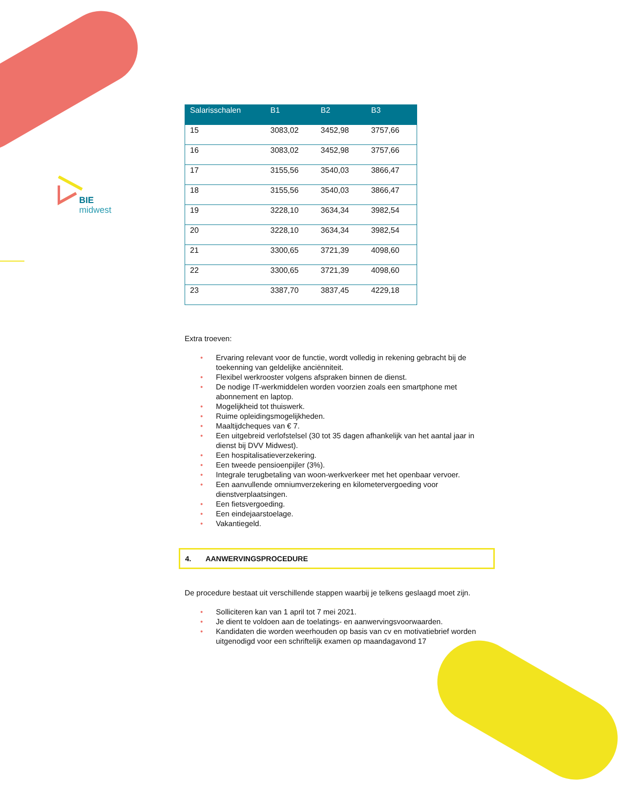BIE
midwest
| Salarisschalen | B1 | B2 | B3 |
| --- | --- | --- | --- |
| 15 | 3083,02 | 3452,98 | 3757,66 |
| 16 | 3083,02 | 3452,98 | 3757,66 |
| 17 | 3155,56 | 3540,03 | 3866,47 |
| 18 | 3155,56 | 3540,03 | 3866,47 |
| 19 | 3228,10 | 3634,34 | 3982,54 |
| 20 | 3228,10 | 3634,34 | 3982,54 |
| 21 | 3300,65 | 3721,39 | 4098,60 |
| 22 | 3300,65 | 3721,39 | 4098,60 |
| 23 | 3387,70 | 3837,45 | 4229,18 |
Extra troeven:
• Ervaring relevant voor de functie, wordt volledig in rekening gebracht bij de toekenning van geldelijke anciënniteit.
• Flexibel werkrooster volgens afspraken binnen de dienst.
• De nodige IT-werkmiddelen worden voorzien zoals een smartphone met abonnement en laptop.
• Mogelijkheid tot thuiswerk.
• Ruime opleidingsmogelijkheden.
• Maaltijdcheques van € 7.
• Een uitgebreid verlofstelsel (30 tot 35 dagen afhankelijk van het aantal jaar in dienst bij DVV Midwest).
• Een hospitalisatieverzekering.
• Een tweede pensioenpijler (3%).
• Integrale terugbetaling van woon-werkverkeer met het openbaar vervoer.
• Een aanvullende omniumverzekering en kilometervergoeding voor dienstverplaatsingen.
• Een fietsvergoeding.
• Een eindejaarstoelage.
• Vakantiegeld.
4. AANWERVINGSPROCEDURE
De procedure bestaat uit verschillende stappen waarbij je telkens geslaagd moet zijn.
• Solliciteren kan van 1 april tot 7 mei 2021.
• Je dient te voldoen aan de toelatings- en aanwervingsvoorwaarden.
• Kandidaten die worden weerhouden op basis van cv en motivatiebrief worden uitgenodigd voor een schriftelijk examen op maandagavond 17